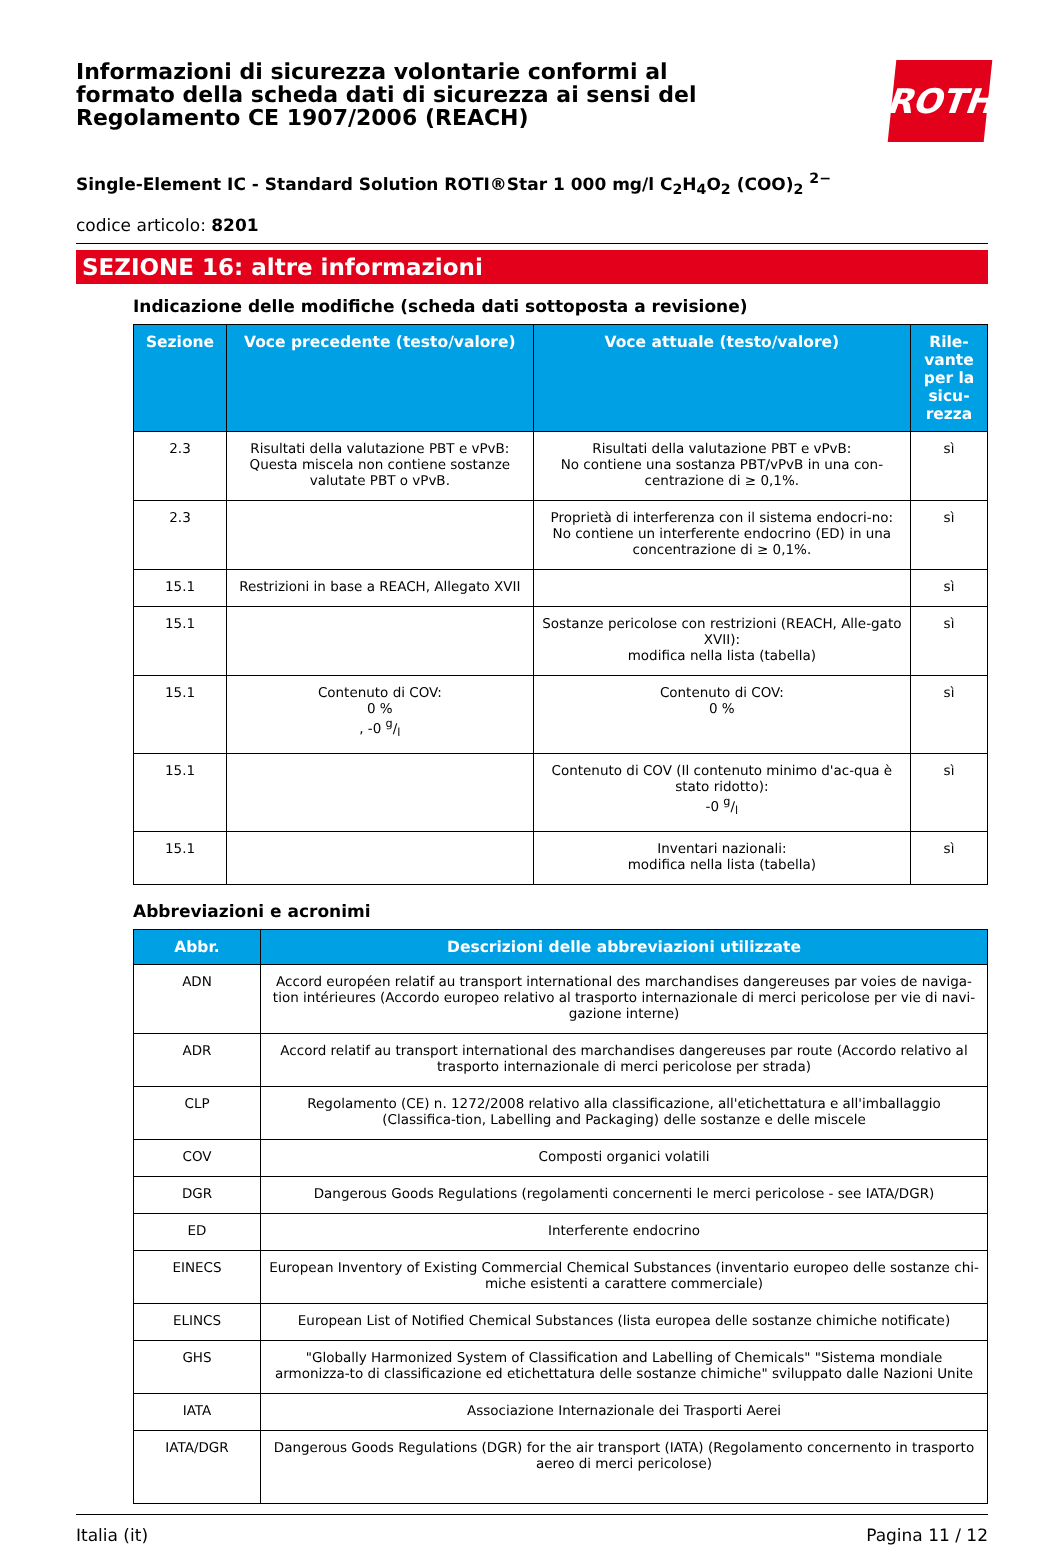Informazioni di sicurezza volontarie conformi al formato della scheda dati di sicurezza ai sensi del Regolamento CE 1907/2006 (REACH)
ROTH
Single-Element IC - Standard Solution ROTI®Star 1 000 mg/l C<sub>2</sub>H<sub>4</sub>O<sub>2</sub> (COO)<sub>2</sub> <sup>2−</sup>
codice articolo: 8201
SEZIONE 16: altre informazioni
Indicazione delle modifiche (scheda dati sottoposta a revisione)
| Sezione | Voce precedente (testo/valore) | Voce attuale (testo/valore) | Rile-vante per la sicu-rezza |
| --- | --- | --- | --- |
| 2.3 | Risultati della valutazione PBT e vPvB: Questa miscela non contiene sostanze valutate PBT o vPvB. | Risultati della valutazione PBT e vPvB: No contiene una sostanza PBT/vPvB in una con-centrazione di ≥ 0,1%. | sì |
| 2.3 | | Proprietà di interferenza con il sistema endocri-no: No contiene un interferente endocrino (ED) in una concentrazione di ≥ 0,1%. | sì |
| 15.1 | Restrizioni in base a REACH, Allegato XVII | | sì |
| 15.1 | | Sostanze pericolose con restrizioni (REACH, Alle-gato XVII): modifica nella lista (tabella) | sì |
| 15.1 | Contenuto di COV: 0 % , -0 g/l | Contenuto di COV: 0 % | sì |
| 15.1 | | Contenuto di COV (Il contenuto minimo d'ac-qua è stato ridotto): -0 g/l | sì |
| 15.1 | | Inventari nazionali: modifica nella lista (tabella) | sì |
Abbreviazioni e acronimi
| Abbr. | Descrizioni delle abbreviazioni utilizzate |
| --- | --- |
| ADN | Accord européen relatif au transport international des marchandises dangereuses par voies de naviga-tion intérieures (Accordo europeo relativo al trasporto internazionale di merci pericolose per vie di navi-gazione interne) |
| ADR | Accord relatif au transport international des marchandises dangereuses par route (Accordo relativo al trasporto internazionale di merci pericolose per strada) |
| CLP | Regolamento (CE) n. 1272/2008 relativo alla classificazione, all'etichettatura e all'imballaggio (Classifica-tion, Labelling and Packaging) delle sostanze e delle miscele |
| COV | Composti organici volatili |
| DGR | Dangerous Goods Regulations (regolamenti concernenti le merci pericolose - see IATA/DGR) |
| ED | Interferente endocrino |
| EINECS | European Inventory of Existing Commercial Chemical Substances (inventario europeo delle sostanze chi-miche esistenti a carattere commerciale) |
| ELINCS | European List of Notified Chemical Substances (lista europea delle sostanze chimiche notificate) |
| GHS | "Globally Harmonized System of Classification and Labelling of Chemicals" "Sistema mondiale armonizza-to di classificazione ed etichettatura delle sostanze chimiche" sviluppato dalle Nazioni Unite |
| IATA | Associazione Internazionale dei Trasporti Aerei |
| IATA/DGR | Dangerous Goods Regulations (DGR) for the air transport (IATA) (Regolamento concernento in trasporto aereo di merci pericolose) |
Italia (it) Pagina 11 / 12